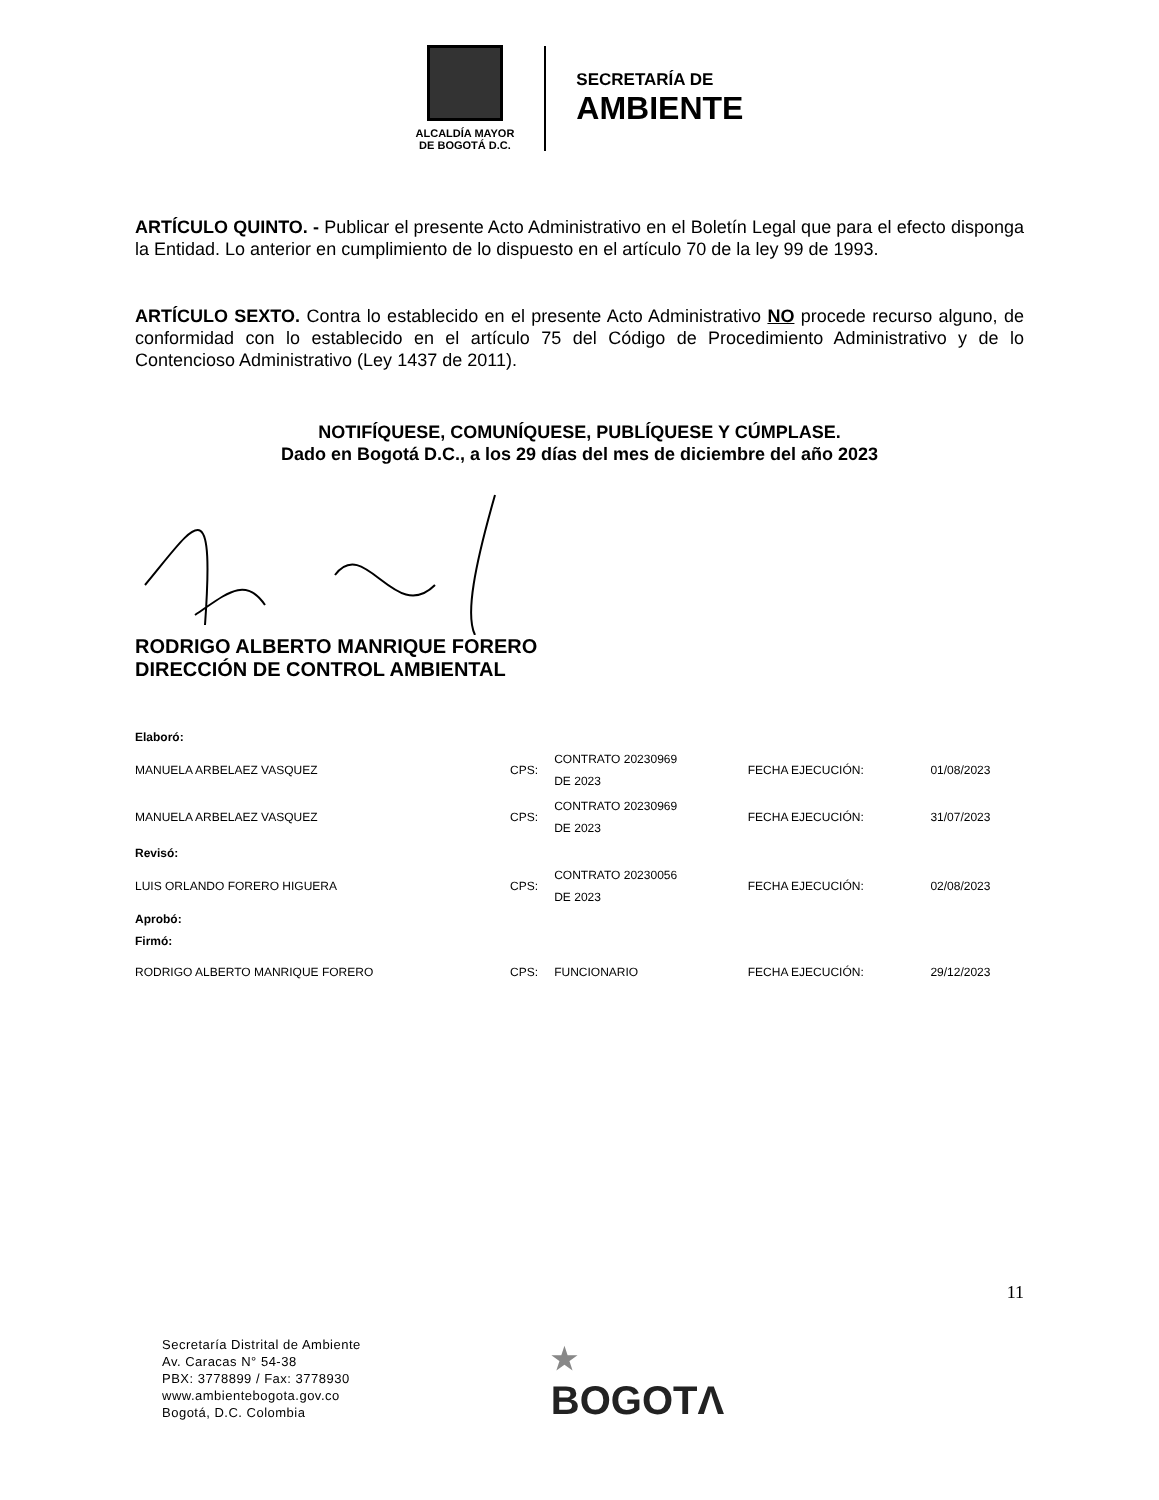ALCALDÍA MAYOR
DE BOGOTÁ D.C.
SECRETARÍA DE
AMBIENTE
ARTÍCULO QUINTO. - Publicar el presente Acto Administrativo en el Boletín Legal que para el efecto disponga la Entidad. Lo anterior en cumplimiento de lo dispuesto en el artículo 70 de la ley 99 de 1993.
ARTÍCULO SEXTO. Contra lo establecido en el presente Acto Administrativo NO procede recurso alguno, de conformidad con lo establecido en el artículo 75 del Código de Procedimiento Administrativo y de lo Contencioso Administrativo (Ley 1437 de 2011).
NOTIFÍQUESE, COMUNÍQUESE, PUBLÍQUESE Y CÚMPLASE.
Dado en Bogotá D.C., a los 29 días del mes de diciembre del año 2023
RODRIGO ALBERTO MANRIQUE FORERO
DIRECCIÓN DE CONTROL AMBIENTAL
| Elaboró: | | | | |
| MANUELA ARBELAEZ VASQUEZ | CPS: | CONTRATO 20230969 DE 2023 | FECHA EJECUCIÓN: | 01/08/2023 |
| MANUELA ARBELAEZ VASQUEZ | CPS: | CONTRATO 20230969 DE 2023 | FECHA EJECUCIÓN: | 31/07/2023 |
| Revisó: | | | | |
| LUIS ORLANDO FORERO HIGUERA | CPS: | CONTRATO 20230056 DE 2023 | FECHA EJECUCIÓN: | 02/08/2023 |
| Aprobó: Firmó: | | | | |
| RODRIGO ALBERTO MANRIQUE FORERO | CPS: | FUNCIONARIO | FECHA EJECUCIÓN: | 29/12/2023 |
11
Secretaría Distrital de Ambiente
Av. Caracas N° 54-38
PBX: 3778899 / Fax: 3778930
www.ambientebogota.gov.co
Bogotá, D.C. Colombia
★
BOGOTΛ